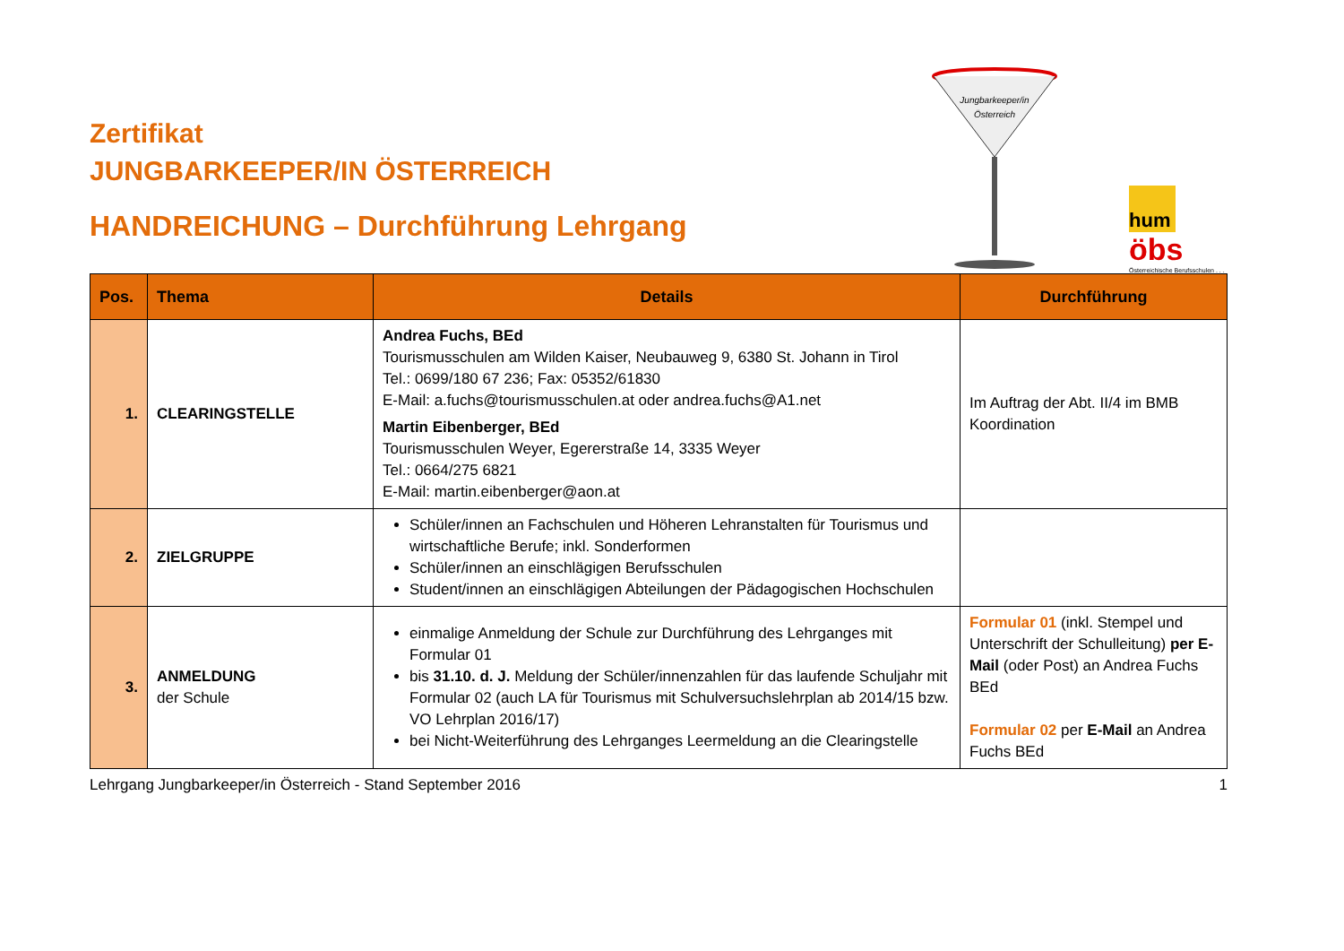Zertifikat
JUNGBARKEEPER/IN ÖSTERREICH
HANDREICHUNG – Durchführung Lehrgang
Jungbarkeeper/in
Österreich
hum
öbs
Österreichische Berufsschulen . . .
| Pos. | Thema | Details | Durchführung |
| --- | --- | --- | --- |
| 1. | CLEARINGSTELLE | Andrea Fuchs, BEd Tourismusschulen am Wilden Kaiser, Neubauweg 9, 6380 St. Johann in Tirol Tel.: 0699/180 67 236; Fax: 05352/61830 E-Mail: a.fuchs@tourismusschulen.at oder andrea.fuchs@A1.net Martin Eibenberger, BEd Tourismusschulen Weyer, Egererstraße 14, 3335 Weyer Tel.: 0664/275 6821 E-Mail: martin.eibenberger@aon.at | Im Auftrag der Abt. II/4 im BMB Koordination |
| 2. | ZIELGRUPPE | Schüler/innen an Fachschulen und Höheren Lehranstalten für Tourismus und wirtschaftliche Berufe; inkl. Sonderformen Schüler/innen an einschlägigen Berufsschulen Student/innen an einschlägigen Abteilungen der Pädagogischen Hochschulen | |
| 3. | ANMELDUNG der Schule | einmalige Anmeldung der Schule zur Durchführung des Lehrganges mit Formular 01 bis 31.10. d. J. Meldung der Schüler/innenzahlen für das laufende Schuljahr mit Formular 02 (auch LA für Tourismus mit Schulversuchslehrplan ab 2014/15 bzw. VO Lehrplan 2016/17) bei Nicht-Weiterführung des Lehrganges Leermeldung an die Clearingstelle | Formular 01 (inkl. Stempel und Unterschrift der Schulleitung) per E-Mail (oder Post) an Andrea Fuchs BEd Formular 02 per E-Mail an Andrea Fuchs BEd |
Lehrgang Jungbarkeeper/in Österreich - Stand September 2016 1